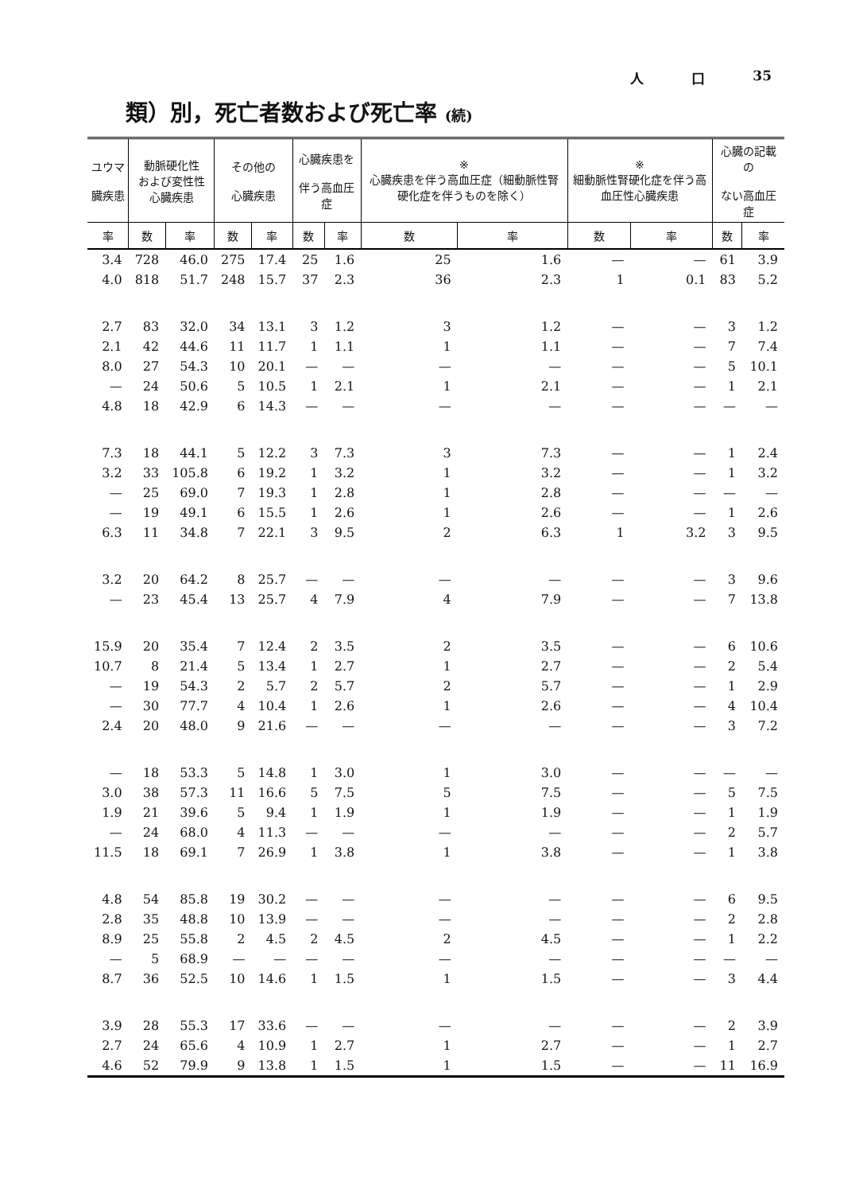人 口 35
類）別，死亡者数および死亡率 (続)
| ユウマ 臓疾患 | 動脈硬化性 および変性性 心臓疾患 | | その他の 心臓疾患 | | 心臓疾患を 伴う高血圧症 | | ※ 心臓疾患を伴う高血圧症（細動脈性腎硬化症を伴うものを除く） | | ※ 細動脈性腎硬化症を伴う高血圧性心臓疾患 | | 心臓の記載の ない高血圧症 | |
| --- | --- | --- | --- | --- | --- | --- | --- | --- | --- | --- | --- | --- |
| 率 | 数 | 率 | 数 | 率 | 数 | 率 | 数 | 率 | 数 | 率 | 数 | 率 |
| 3.4 | 728 | 46.0 | 275 | 17.4 | 25 | 1.6 | 25 | 1.6 | — | — | 61 | 3.9 |
| 4.0 | 818 | 51.7 | 248 | 15.7 | 37 | 2.3 | 36 | 2.3 | 1 | 0.1 | 83 | 5.2 |
| 2.7 | 83 | 32.0 | 34 | 13.1 | 3 | 1.2 | 3 | 1.2 | — | — | 3 | 1.2 |
| 2.1 | 42 | 44.6 | 11 | 11.7 | 1 | 1.1 | 1 | 1.1 | — | — | 7 | 7.4 |
| 8.0 | 27 | 54.3 | 10 | 20.1 | — | — | — | — | — | — | 5 | 10.1 |
| — | 24 | 50.6 | 5 | 10.5 | 1 | 2.1 | 1 | 2.1 | — | — | 1 | 2.1 |
| 4.8 | 18 | 42.9 | 6 | 14.3 | — | — | — | — | — | — | — | — |
| 7.3 | 18 | 44.1 | 5 | 12.2 | 3 | 7.3 | 3 | 7.3 | — | — | 1 | 2.4 |
| 3.2 | 33 | 105.8 | 6 | 19.2 | 1 | 3.2 | 1 | 3.2 | — | — | 1 | 3.2 |
| — | 25 | 69.0 | 7 | 19.3 | 1 | 2.8 | 1 | 2.8 | — | — | — | — |
| — | 19 | 49.1 | 6 | 15.5 | 1 | 2.6 | 1 | 2.6 | — | — | 1 | 2.6 |
| 6.3 | 11 | 34.8 | 7 | 22.1 | 3 | 9.5 | 2 | 6.3 | 1 | 3.2 | 3 | 9.5 |
| 3.2 | 20 | 64.2 | 8 | 25.7 | — | — | — | — | — | — | 3 | 9.6 |
| — | 23 | 45.4 | 13 | 25.7 | 4 | 7.9 | 4 | 7.9 | — | — | 7 | 13.8 |
| 15.9 | 20 | 35.4 | 7 | 12.4 | 2 | 3.5 | 2 | 3.5 | — | — | 6 | 10.6 |
| 10.7 | 8 | 21.4 | 5 | 13.4 | 1 | 2.7 | 1 | 2.7 | — | — | 2 | 5.4 |
| — | 19 | 54.3 | 2 | 5.7 | 2 | 5.7 | 2 | 5.7 | — | — | 1 | 2.9 |
| — | 30 | 77.7 | 4 | 10.4 | 1 | 2.6 | 1 | 2.6 | — | — | 4 | 10.4 |
| 2.4 | 20 | 48.0 | 9 | 21.6 | — | — | — | — | — | — | 3 | 7.2 |
| — | 18 | 53.3 | 5 | 14.8 | 1 | 3.0 | 1 | 3.0 | — | — | — | — |
| 3.0 | 38 | 57.3 | 11 | 16.6 | 5 | 7.5 | 5 | 7.5 | — | — | 5 | 7.5 |
| 1.9 | 21 | 39.6 | 5 | 9.4 | 1 | 1.9 | 1 | 1.9 | — | — | 1 | 1.9 |
| — | 24 | 68.0 | 4 | 11.3 | — | — | — | — | — | — | 2 | 5.7 |
| 11.5 | 18 | 69.1 | 7 | 26.9 | 1 | 3.8 | 1 | 3.8 | — | — | 1 | 3.8 |
| 4.8 | 54 | 85.8 | 19 | 30.2 | — | — | — | — | — | — | 6 | 9.5 |
| 2.8 | 35 | 48.8 | 10 | 13.9 | — | — | — | — | — | — | 2 | 2.8 |
| 8.9 | 25 | 55.8 | 2 | 4.5 | 2 | 4.5 | 2 | 4.5 | — | — | 1 | 2.2 |
| — | 5 | 68.9 | — | — | — | — | — | — | — | — | — | — |
| 8.7 | 36 | 52.5 | 10 | 14.6 | 1 | 1.5 | 1 | 1.5 | — | — | 3 | 4.4 |
| 3.9 | 28 | 55.3 | 17 | 33.6 | — | — | — | — | — | — | 2 | 3.9 |
| 2.7 | 24 | 65.6 | 4 | 10.9 | 1 | 2.7 | 1 | 2.7 | — | — | 1 | 2.7 |
| 4.6 | 52 | 79.9 | 9 | 13.8 | 1 | 1.5 | 1 | 1.5 | — | — | 11 | 16.9 |